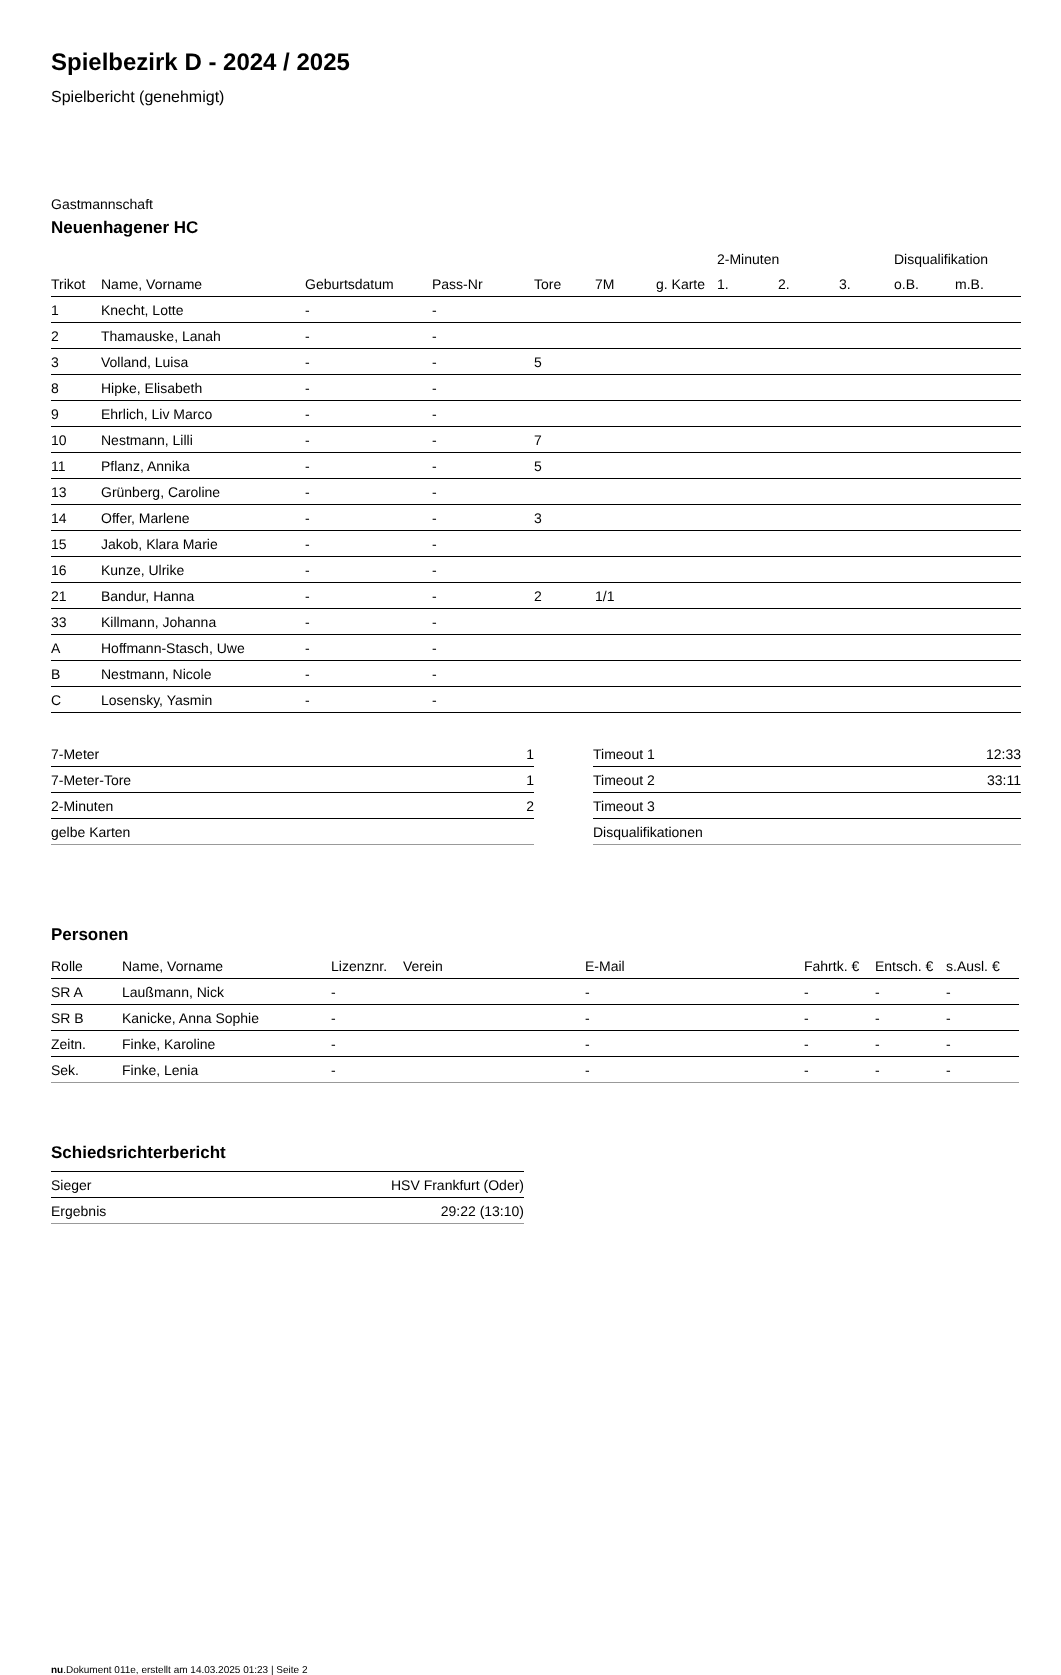Spielbezirk D - 2024 / 2025
Spielbericht (genehmigt)
Gastmannschaft
Neuenhagener HC
| | | | | | | | 2-Minuten | | | Disqualifikation | |
| --- | --- | --- | --- | --- | --- | --- | --- | --- | --- | --- | --- |
| Trikot | Name, Vorname | Geburtsdatum | Pass-Nr | Tore | 7M | g. Karte | 1. | 2. | 3. | o.B. | m.B. |
| 1 | Knecht, Lotte | - | - | | | | | | | | |
| 2 | Thamauske, Lanah | - | - | | | | | | | | |
| 3 | Volland, Luisa | - | - | 5 | | | | | | | |
| 8 | Hipke, Elisabeth | - | - | | | | | | | | |
| 9 | Ehrlich, Liv Marco | - | - | | | | | | | | |
| 10 | Nestmann, Lilli | - | - | 7 | | | | | | | |
| 11 | Pflanz, Annika | - | - | 5 | | | | | | | |
| 13 | Grünberg, Caroline | - | - | | | | | | | | |
| 14 | Offer, Marlene | - | - | 3 | | | | | | | |
| 15 | Jakob, Klara Marie | - | - | | | | | | | | |
| 16 | Kunze, Ulrike | - | - | | | | | | | | |
| 21 | Bandur, Hanna | - | - | 2 | 1/1 | | | | | | |
| 33 | Killmann, Johanna | - | - | | | | | | | | |
| A | Hoffmann-Stasch, Uwe | - | - | | | | | | | | |
| B | Nestmann, Nicole | - | - | | | | | | | | |
| C | Losensky, Yasmin | - | - | | | | | | | | |
| 7-Meter | 1 |
| 7-Meter-Tore | 1 |
| 2-Minuten | 2 |
| gelbe Karten | |
| Timeout 1 | 12:33 |
| Timeout 2 | 33:11 |
| Timeout 3 | |
| Disqualifikationen | |
Personen
| Rolle | Name, Vorname | Lizenznr. | Verein | E-Mail | Fahrtk. € | Entsch. € | s.Ausl. € |
| --- | --- | --- | --- | --- | --- | --- | --- |
| SR A | Laußmann, Nick | - | | - | - | - | - |
| SR B | Kanicke, Anna Sophie | - | | - | - | - | - |
| Zeitn. | Finke, Karoline | - | | - | - | - | - |
| Sek. | Finke, Lenia | - | | - | - | - | - |
Schiedsrichterbericht
| Sieger | HSV Frankfurt (Oder) |
| Ergebnis | 29:22 (13:10) |
nu.Dokument 011e, erstellt am 14.03.2025 01:23 | Seite 2